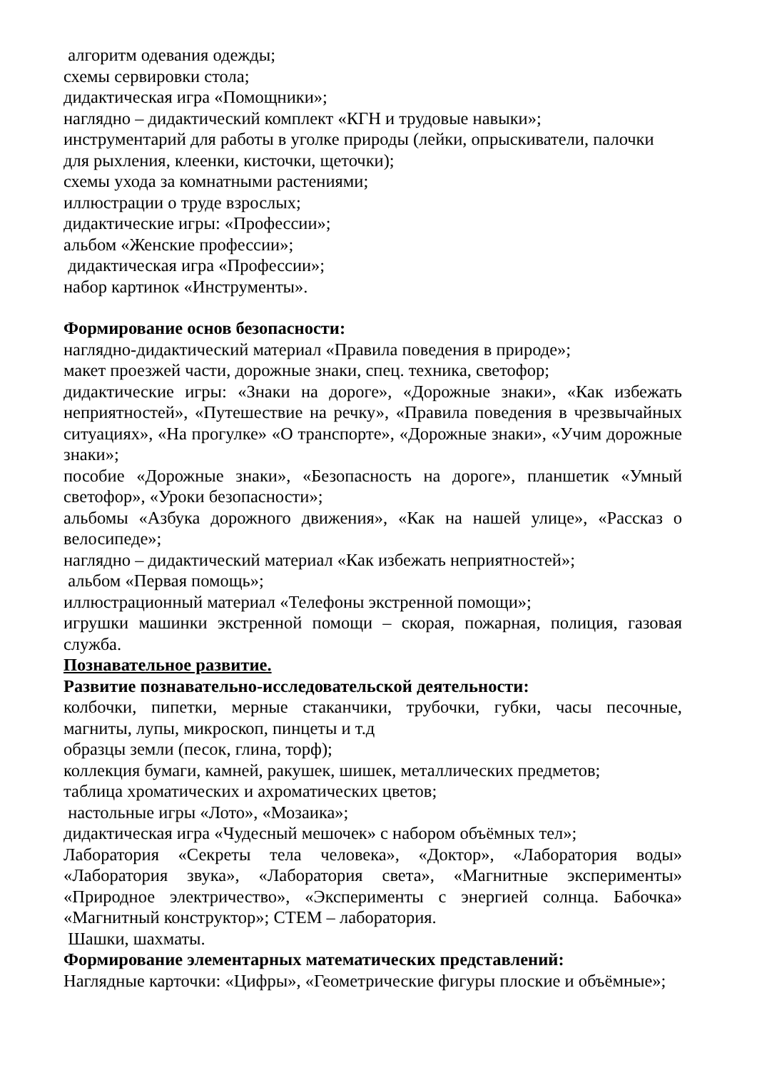алгоритм одевания одежды;
схемы сервировки стола;
дидактическая игра «Помощники»;
наглядно – дидактический комплект «КГН и трудовые навыки»;
инструментарий для работы в уголке природы (лейки, опрыскиватели, палочки для рыхления, клеенки, кисточки, щеточки);
схемы ухода за комнатными растениями;
иллюстрации о труде взрослых;
дидактические игры: «Профессии»;
альбом «Женские профессии»;
дидактическая игра «Профессии»;
набор картинок «Инструменты».
Формирование основ безопасности:
наглядно-дидактический материал «Правила поведения в природе»;
макет проезжей части, дорожные знаки, спец. техника, светофор;
дидактические игры: «Знаки на дороге», «Дорожные знаки», «Как избежать неприятностей», «Путешествие на речку», «Правила поведения в чрезвычайных ситуациях», «На прогулке» «О транспорте», «Дорожные знаки», «Учим дорожные знаки»;
пособие «Дорожные знаки», «Безопасность на дороге», планшетик «Умный светофор», «Уроки безопасности»;
альбомы «Азбука дорожного движения», «Как на нашей улице», «Рассказ о велосипеде»;
наглядно – дидактический материал «Как избежать неприятностей»;
альбом «Первая помощь»;
иллюстрационный материал «Телефоны экстренной помощи»;
игрушки машинки экстренной помощи – скорая, пожарная, полиция, газовая служба.
Познавательное развитие.
Развитие познавательно-исследовательской деятельности:
колбочки, пипетки, мерные стаканчики, трубочки, губки, часы песочные, магниты, лупы, микроскоп, пинцеты и т.д
образцы земли (песок, глина, торф);
коллекция бумаги, камней, ракушек, шишек, металлических предметов;
таблица хроматических и ахроматических цветов;
настольные игры «Лото», «Мозаика»;
дидактическая игра «Чудесный мешочек» с набором объёмных тел»;
Лаборатория «Секреты тела человека», «Доктор», «Лаборатория воды» «Лаборатория звука», «Лаборатория света», «Магнитные эксперименты» «Природное электричество», «Эксперименты с энергией солнца. Бабочка» «Магнитный конструктор»; СТЕМ – лаборатория.
Шашки, шахматы.
Формирование элементарных математических представлений:
Наглядные карточки: «Цифры», «Геометрические фигуры плоские и объёмные»;